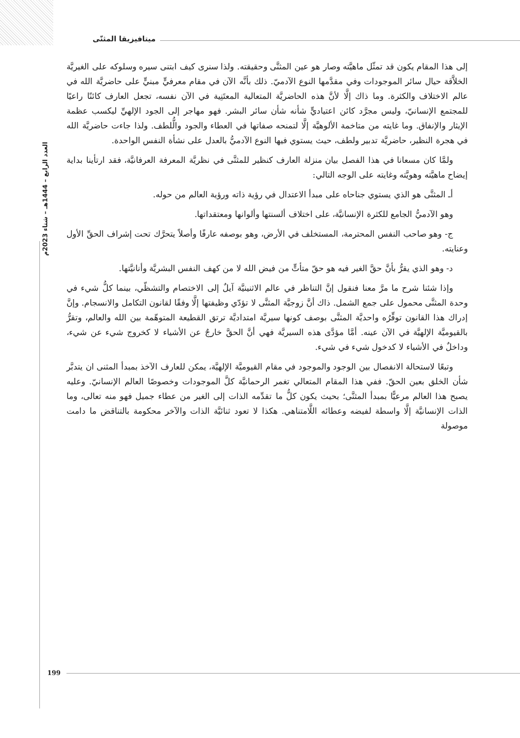ميتافيزيقا المثنّى
العدد الرابع – 1444هـ – شتاء 2023م
إلى هذا المقام يكون قد تمثّل ماهيَّته وصار هو عين المثنَّى وحقيقته. ولذا سنرى كيف ابتنى سيره وسلوكه على الغيريَّة الخلاَّقة حيال سائر الموجودات وفي مقدَّمها النوع الآدميّ. ذلك بأنَّه الآن في مقام معرفيٍّ مبنيٍّ على حاضريَّة الله في عالم الاختلاف والكثرة. وما ذاك إلَّا لأنَّ هذه الحاضريَّة المتعالية المعتَنِية في الآن نفسه، تجعل العارف كائنًا راعيًا للمجتمع الإنسانيّ، وليس مجرَّد كائن اعتياديٍّ شأنه شأن سائر البشر. فهو مهاجر إلى الجود الإلهيِّ ليكسب عظمة الإيثار والإنفاق. وما غايته من متاخمة الألوهيَّة إلَّا لتمنحه صفاتها في العطاء والجود والُّلطف. ولذا جاءت حاضريَّة الله في هجرة النظير، حاضريَّة تدبير ولطف، حيث يستوي فيها النوع الآدميُّ بالعدل على نشأة النفس الواحدة.
ولمَّا كان مسعانا في هذا الفصل بيان منزلة العارف كنظير للمثنَّى في نظريَّة المعرفة العرفانيَّة، فقد ارتأينا بداية إيضاح ماهيَّته وهويَّته وغايته على الوجه التالي:
أـ المثنَّى هو الذي يستوي جناحاه على مبدأ الاعتدال في رؤية ذاته ورؤية العالم من حوله.
وهو الآدميُّ الجامع للكثرة الإنسانيَّة، على اختلاف ألسنتها وألوانها ومعتقداتها.
ج- وهو صاحب النفس المحترمة، المستخلف في الأرض، وهو بوصفه عارفًا وأصلاً يتحرَّك تحت إشراف الحقِّ الأول وعنايته.
د- وهو الذي يقرُّ بأنَّ حقَّ الغير فيه هو حقّ متأتٍّ من فيض الله لا من كهف النفس البشريَّة وأنانيَّتها.
وإذا شئنا شرح ما مرَّ معنا فنقول إنَّ التناظر في عالم الاثنينيَّة آيلٌ إلى الاختصام والتشظّي، بينما كلُّ شيء في وحدة المثنَّى محمول على جمع الشمل. ذاك أنَّ زوجيَّة المثنَّى لا تؤدّي وظيفتها إلَّا وفقًا لقانون التكامل والانسجام. وإنَّ إدراك هذا القانون توفِّرُه واحديَّة المثنَّى بوصف كونها سيريَّة امتداديَّة ترتق القطيعة المتوهّمة بين الله والعالم، وتقرُّ بالقيوميَّة الإلهيَّة في الآن عينه. أمَّا مؤدَّى هذه السيريَّة فهي أنَّ الحقَّ خارجٌ عن الأشياء لا كخروج شيء عن شيء، وداخلٌ في الأشياء لا كدخول شيء في شيء.
وتبعًا لاستحالة الانفصال بين الوجود والموجود في مقام القيوميَّة الإلهيَّة، يمكن للعارف الآخذ بمبدأ المثنى ان يتدبَّر شأن الخلق بعين الحقّ. ففي هذا المقام المتعالي تغمر الرحمانيَّة كلَّ الموجودات وخصوصًا العالم الإنسانيّ. وعليه يصبح هذا العالم مرعيًّا بمبدأ المثنَّى؛ بحيث يكون كلُّ ما تقدِّمه الذات إلى الغير من عطاء جميل فهو منه تعالى، وما الذات الإنسانيَّة إلَّا واسطة لفيضه وعطائه اللَّامتناهي. هكذا لا تعود ثنائيَّة الذات والآخر محكومة بالتناقض ما دامت موصولة
199